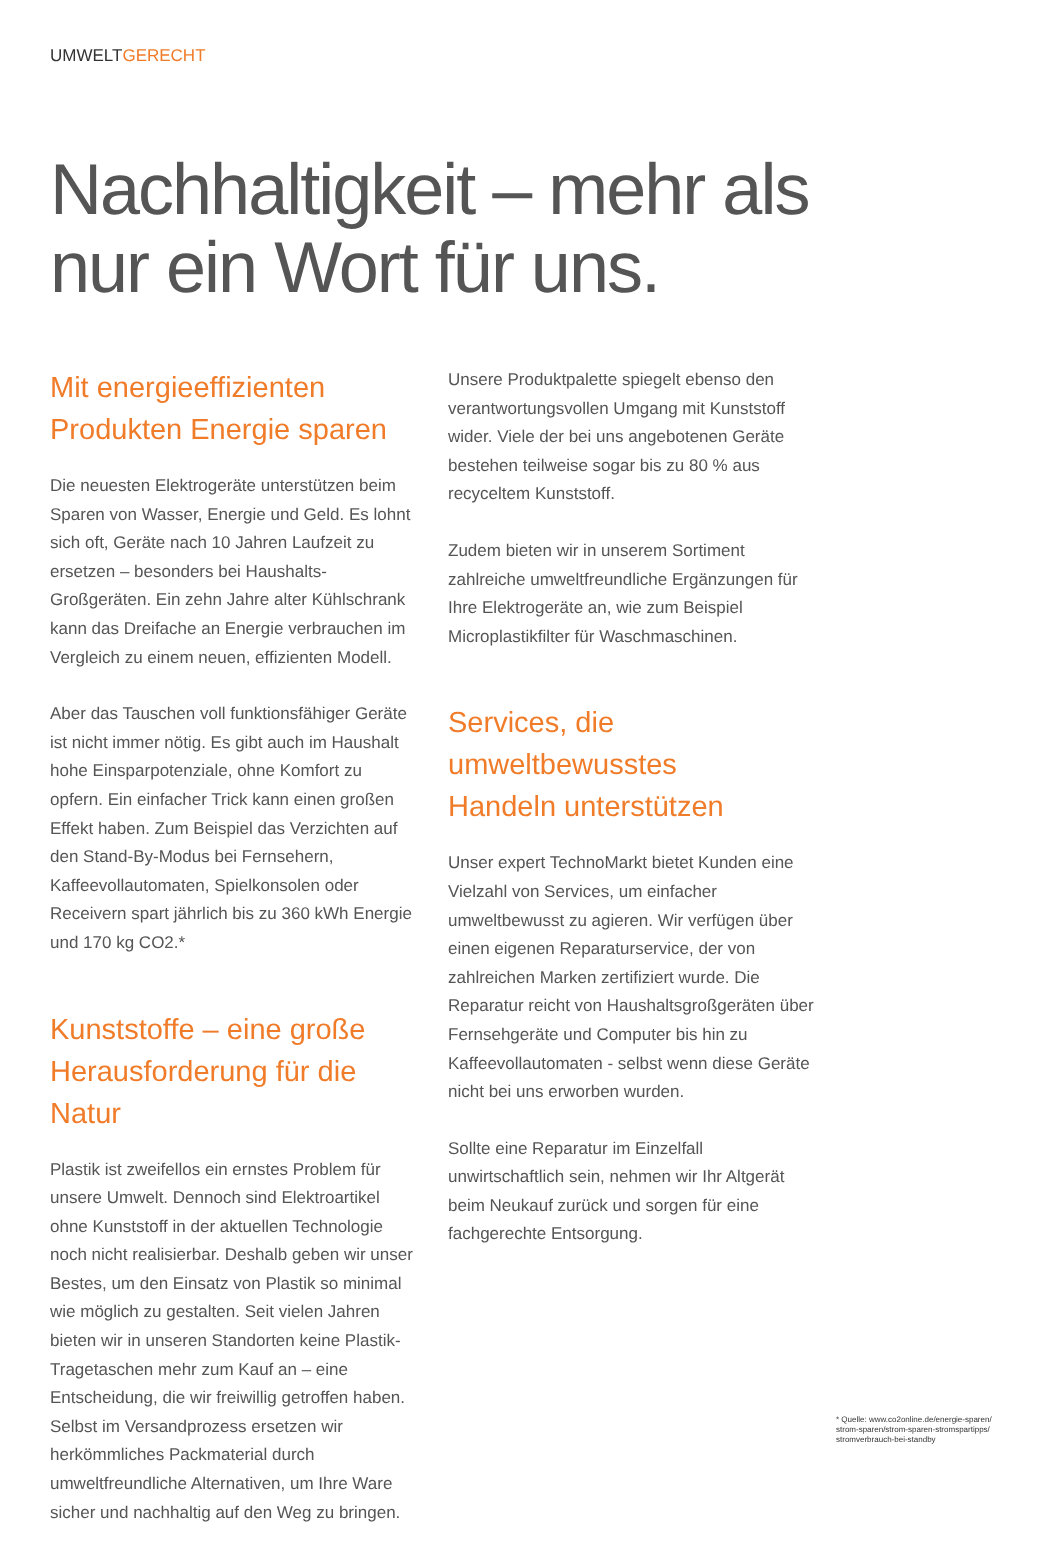UMWELTGERECHT
Nachhaltigkeit – mehr als
nur ein Wort für uns.
Mit energieeffizienten
Produkten Energie sparen
Die neuesten Elektrogeräte unterstützen beim Sparen von Wasser, Energie und Geld. Es lohnt sich oft, Geräte nach 10 Jahren Laufzeit zu ersetzen – besonders bei Haushalts-Großgeräten. Ein zehn Jahre alter Kühlschrank kann das Dreifache an Energie verbrauchen im Vergleich zu einem neuen, effizienten Modell.
Aber das Tauschen voll funktionsfähiger Geräte ist nicht immer nötig. Es gibt auch im Haushalt hohe Einsparpotenziale, ohne Komfort zu opfern. Ein einfacher Trick kann einen großen Effekt haben. Zum Beispiel das Verzichten auf den Stand-By-Modus bei Fernsehern, Kaffeevollautomaten, Spielkonsolen oder Receivern spart jährlich bis zu 360 kWh Energie und 170 kg CO2.*
Kunststoffe – eine große
Herausforderung für die Natur
Plastik ist zweifellos ein ernstes Problem für unsere Umwelt. Dennoch sind Elektroartikel ohne Kunststoff in der aktuellen Technologie noch nicht realisierbar. Deshalb geben wir unser Bestes, um den Einsatz von Plastik so minimal wie möglich zu gestalten. Seit vielen Jahren bieten wir in unseren Standorten keine Plastik-Tragetaschen mehr zum Kauf an – eine Entscheidung, die wir freiwillig getroffen haben. Selbst im Versandprozess ersetzen wir herkömmliches Packmaterial durch umweltfreundliche Alternativen, um Ihre Ware sicher und nachhaltig auf den Weg zu bringen.
Unsere Produktpalette spiegelt ebenso den verantwortungsvollen Umgang mit Kunststoff wider. Viele der bei uns angebotenen Geräte bestehen teilweise sogar bis zu 80 % aus recyceltem Kunststoff.
Zudem bieten wir in unserem Sortiment zahlreiche umweltfreundliche Ergänzungen für Ihre Elektrogeräte an, wie zum Beispiel Microplastikfilter für Waschmaschinen.
Services, die umweltbewusstes
Handeln unterstützen
Unser expert TechnoMarkt bietet Kunden eine Vielzahl von Services, um einfacher umweltbewusst zu agieren. Wir verfügen über einen eigenen Reparaturservice, der von zahlreichen Marken zertifiziert wurde. Die Reparatur reicht von Haushaltsgroßgeräten über Fernsehgeräte und Computer bis hin zu Kaffeevollautomaten - selbst wenn diese Geräte nicht bei uns erworben wurden.
Sollte eine Reparatur im Einzelfall unwirtschaftlich sein, nehmen wir Ihr Altgerät beim Neukauf zurück und sorgen für eine fachgerechte Entsorgung.
* Quelle: www.co2online.de/energie-sparen/
strom-sparen/strom-sparen-stromspartipps/
stromverbrauch-bei-standby